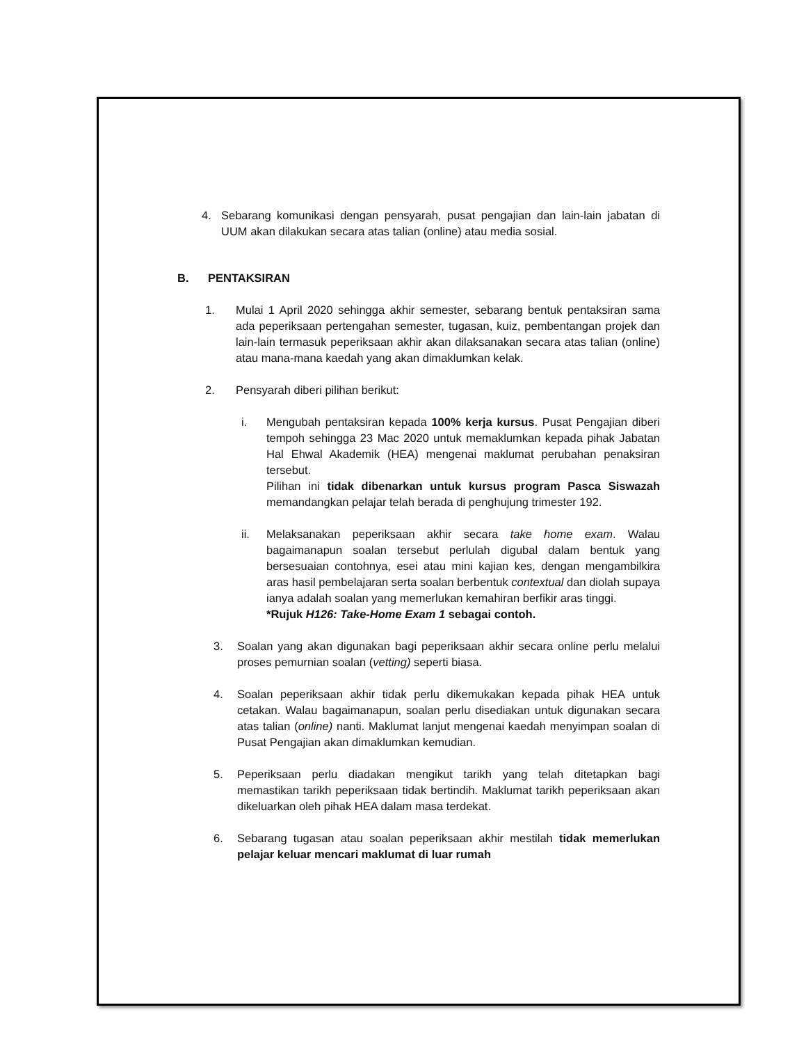4. Sebarang komunikasi dengan pensyarah, pusat pengajian dan lain-lain jabatan di UUM akan dilakukan secara atas talian (online) atau media sosial.
B. PENTAKSIRAN
1. Mulai 1 April 2020 sehingga akhir semester, sebarang bentuk pentaksiran sama ada peperiksaan pertengahan semester, tugasan, kuiz, pembentangan projek dan lain-lain termasuk peperiksaan akhir akan dilaksanakan secara atas talian (online) atau mana-mana kaedah yang akan dimaklumkan kelak.
2. Pensyarah diberi pilihan berikut:
i. Mengubah pentaksiran kepada 100% kerja kursus. Pusat Pengajian diberi tempoh sehingga 23 Mac 2020 untuk memaklumkan kepada pihak Jabatan Hal Ehwal Akademik (HEA) mengenai maklumat perubahan penaksiran tersebut.
Pilihan ini tidak dibenarkan untuk kursus program Pasca Siswazah memandangkan pelajar telah berada di penghujung trimester 192.
ii. Melaksanakan peperiksaan akhir secara take home exam. Walau bagaimanapun soalan tersebut perlulah digubal dalam bentuk yang bersesuaian contohnya, esei atau mini kajian kes, dengan mengambilkira aras hasil pembelajaran serta soalan berbentuk contextual dan diolah supaya ianya adalah soalan yang memerlukan kemahiran berfikir aras tinggi.
*Rujuk H126: Take-Home Exam 1 sebagai contoh.
3. Soalan yang akan digunakan bagi peperiksaan akhir secara online perlu melalui proses pemurnian soalan (vetting) seperti biasa.
4. Soalan peperiksaan akhir tidak perlu dikemukakan kepada pihak HEA untuk cetakan. Walau bagaimanapun, soalan perlu disediakan untuk digunakan secara atas talian (online) nanti. Maklumat lanjut mengenai kaedah menyimpan soalan di Pusat Pengajian akan dimaklumkan kemudian.
5. Peperiksaan perlu diadakan mengikut tarikh yang telah ditetapkan bagi memastikan tarikh peperiksaan tidak bertindih. Maklumat tarikh peperiksaan akan dikeluarkan oleh pihak HEA dalam masa terdekat.
6. Sebarang tugasan atau soalan peperiksaan akhir mestilah tidak memerlukan pelajar keluar mencari maklumat di luar rumah